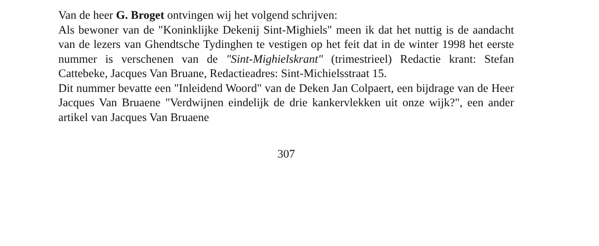Van de heer G. Broget ontvingen wij het volgend schrijven:
Als bewoner van de "Koninklijke Dekenij Sint-Mighiels" meen ik dat het nuttig is de aandacht van de lezers van Ghendtsche Tydinghen te vestigen op het feit dat in de winter 1998 het eerste nummer is verschenen van de "Sint-Mighielskrant" (trimestrieel) Redactie krant: Stefan Cattebeke, Jacques Van Bruane, Redactieadres: Sint-Michielsstraat 15.
Dit nummer bevatte een "Inleidend Woord" van de Deken Jan Colpaert, een bijdrage van de Heer Jacques Van Bruaene "Verdwijnen eindelijk de drie kankervlekken uit onze wijk?", een ander artikel van Jacques Van Bruaene
307